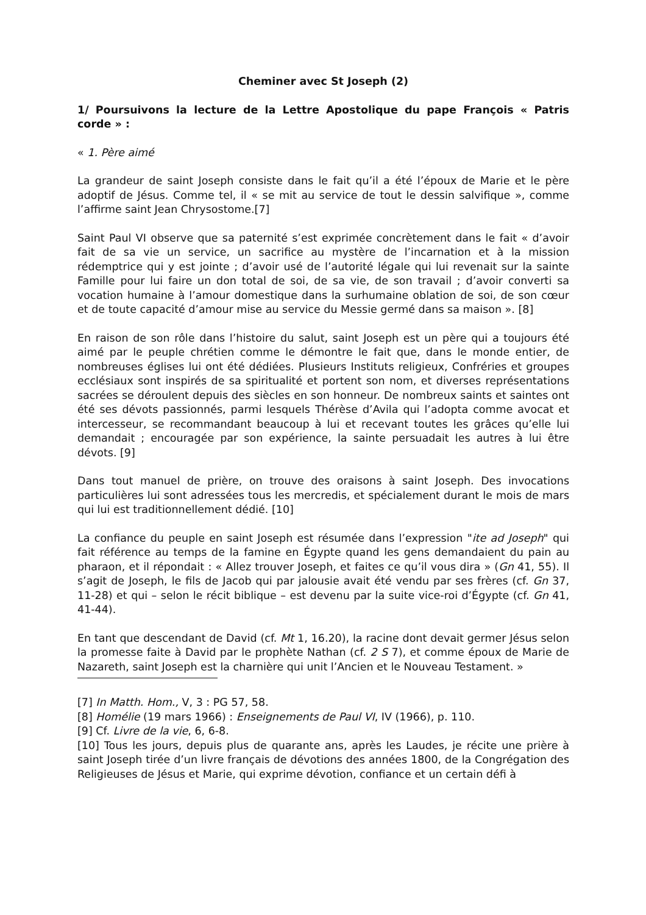Cheminer avec St Joseph (2)
1/ Poursuivons la lecture de la Lettre Apostolique du pape François « Patris corde » :
« 1. Père aimé
La grandeur de saint Joseph consiste dans le fait qu’il a été l’époux de Marie et le père adoptif de Jésus. Comme tel, il « se mit au service de tout le dessin salvifique », comme l’affirme saint Jean Chrysostome.[7]
Saint Paul VI observe que sa paternité s’est exprimée concrètement dans le fait « d’avoir fait de sa vie un service, un sacrifice au mystère de l’incarnation et à la mission rédemptrice qui y est jointe ; d’avoir usé de l’autorité légale qui lui revenait sur la sainte Famille pour lui faire un don total de soi, de sa vie, de son travail ; d’avoir converti sa vocation humaine à l’amour domestique dans la surhumaine oblation de soi, de son cœur et de toute capacité d’amour mise au service du Messie germé dans sa maison ». [8]
En raison de son rôle dans l’histoire du salut, saint Joseph est un père qui a toujours été aimé par le peuple chrétien comme le démontre le fait que, dans le monde entier, de nombreuses églises lui ont été dédiées. Plusieurs Instituts religieux, Confréries et groupes ecclésiaux sont inspirés de sa spiritualité et portent son nom, et diverses représentations sacrées se déroulent depuis des siècles en son honneur. De nombreux saints et saintes ont été ses dévots passionnés, parmi lesquels Thérèse d’Avila qui l’adopta comme avocat et intercesseur, se recommandant beaucoup à lui et recevant toutes les grâces qu’elle lui demandait ; encouragée par son expérience, la sainte persuadait les autres à lui être dévots. [9]
Dans tout manuel de prière, on trouve des oraisons à saint Joseph. Des invocations particulières lui sont adressées tous les mercredis, et spécialement durant le mois de mars qui lui est traditionnellement dédié. [10]
La confiance du peuple en saint Joseph est résumée dans l’expression "ite ad Joseph" qui fait référence au temps de la famine en Égypte quand les gens demandaient du pain au pharaon, et il répondait : « Allez trouver Joseph, et faites ce qu’il vous dira » (Gn 41, 55). Il s’agit de Joseph, le fils de Jacob qui par jalousie avait été vendu par ses frères (cf. Gn 37, 11-28) et qui – selon le récit biblique – est devenu par la suite vice-roi d’Égypte (cf. Gn 41, 41-44).
En tant que descendant de David (cf. Mt 1, 16.20), la racine dont devait germer Jésus selon la promesse faite à David par le prophète Nathan (cf. 2 S 7), et comme époux de Marie de Nazareth, saint Joseph est la charnière qui unit l’Ancien et le Nouveau Testament. »
[7] In Matth. Hom., V, 3 : PG 57, 58.
[8] Homélie (19 mars 1966) : Enseignements de Paul VI, IV (1966), p. 110.
[9] Cf. Livre de la vie, 6, 6-8.
[10] Tous les jours, depuis plus de quarante ans, après les Laudes, je récite une prière à saint Joseph tirée d’un livre français de dévotions des années 1800, de la Congrégation des Religieuses de Jésus et Marie, qui exprime dévotion, confiance et un certain défi à